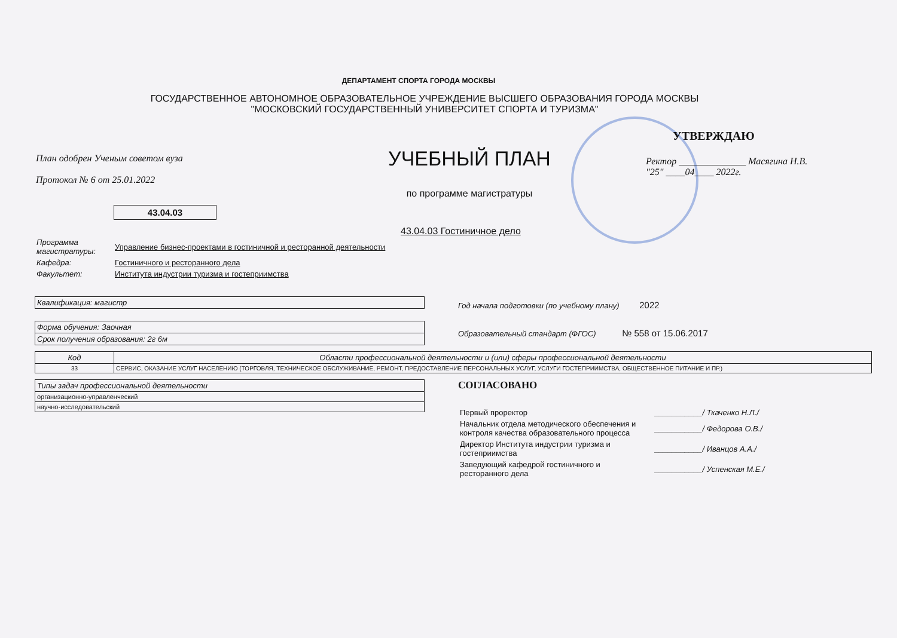ДЕПАРТАМЕНТ СПОРТА ГОРОДА МОСКВЫ
ГОСУДАРСТВЕННОЕ АВТОНОМНОЕ ОБРАЗОВАТЕЛЬНОЕ УЧРЕЖДЕНИЕ ВЫСШЕГО ОБРАЗОВАНИЯ ГОРОДА МОСКВЫ
"МОСКОВСКИЙ ГОСУДАРСТВЕННЫЙ УНИВЕРСИТЕТ СПОРТА И ТУРИЗМА"
План одобрен Ученым советом вуза
Протокол № 6 от 25.01.2022
УЧЕБНЫЙ ПЛАН
по программе магистратуры
УТВЕРЖДАЮ
Ректор ______________ Масягина Н.В.
"25" ____04____ 2022г.
43.04.03
43.04.03 Гостиничное дело
| Программа магистратуры: | Управление бизнес-проектами в гостиничной и ресторанной деятельности |
| Кафедра: | Гостиничного и ресторанного дела |
| Факультет: | Института индустрии туризма и гостеприимства |
| Квалификация: магистр |
| Форма обучения: Заочная |
| Срок получения образования: 2г 6м |
Год начала подготовки (по учебному плану) 2022
Образовательный стандарт (ФГОС) № 558 от 15.06.2017
| Код | Области профессиональной деятельности и (или) сферы профессиональной деятельности |
| --- | --- |
| 33 | СЕРВИС, ОКАЗАНИЕ УСЛУГ НАСЕЛЕНИЮ (ТОРГОВЛЯ, ТЕХНИЧЕСКОЕ ОБСЛУЖИВАНИЕ, РЕМОНТ, ПРЕДОСТАВЛЕНИЕ ПЕРСОНАЛЬНЫХ УСЛУГ, УСЛУГИ ГОСТЕПРИИМСТВА, ОБЩЕСТВЕННОЕ ПИТАНИЕ И ПР.) |
| Типы задач профессиональной деятельности |
| организационно-управленческий |
| научно-исследовательский |
СОГЛАСОВАНО
| Первый проректор | ___________/ Ткаченко Н.Л./ |
| Начальник отдела методического обеспечения и контроля качества образовательного процесса | ___________/ Федорова О.В./ |
| Директор Института индустрии туризма и гостеприимства | ___________/ Иванцов А.А./ |
| Заведующий кафедрой гостиничного и ресторанного дела | ___________/ Успенская М.Е./ |